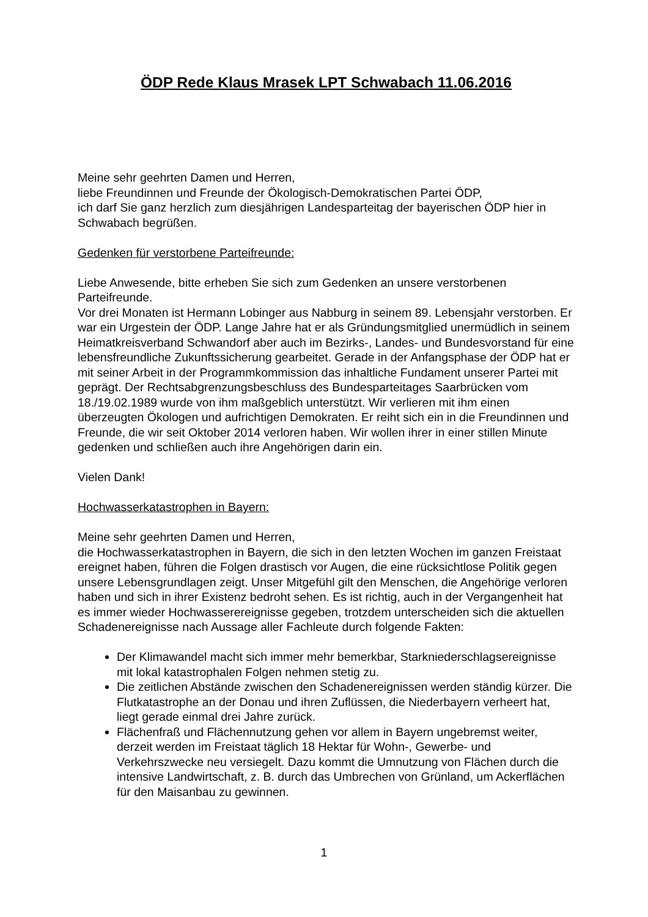ÖDP Rede Klaus Mrasek LPT Schwabach 11.06.2016
Meine sehr geehrten Damen und Herren,
liebe Freundinnen und Freunde der Ökologisch-Demokratischen Partei ÖDP,
ich darf Sie ganz herzlich zum diesjährigen Landesparteitag der bayerischen ÖDP hier in Schwabach begrüßen.
Gedenken für verstorbene Parteifreunde:
Liebe Anwesende, bitte erheben Sie sich zum Gedenken an unsere verstorbenen Parteifreunde.
Vor drei Monaten ist Hermann Lobinger aus Nabburg in seinem 89. Lebensjahr verstorben. Er war ein Urgestein der ÖDP. Lange Jahre hat er als Gründungsmitglied unermüdlich in seinem Heimatkreisverband Schwandorf aber auch im Bezirks-, Landes- und Bundesvorstand für eine lebensfreundliche Zukunftssicherung gearbeitet. Gerade in der Anfangsphase der ÖDP hat er mit seiner Arbeit in der Programmkommission das inhaltliche Fundament unserer Partei mit geprägt. Der Rechtsabgrenzungsbeschluss des Bundesparteitages Saarbrücken vom 18./19.02.1989 wurde von ihm maßgeblich unterstützt. Wir verlieren mit ihm einen überzeugten Ökologen und aufrichtigen Demokraten. Er reiht sich ein in die Freundinnen und Freunde, die wir seit Oktober 2014 verloren haben. Wir wollen ihrer in einer stillen Minute gedenken und schließen auch ihre Angehörigen darin ein.
Vielen Dank!
Hochwasserkatastrophen in Bayern:
Meine sehr geehrten Damen und Herren,
die Hochwasserkatastrophen in Bayern, die sich in den letzten Wochen im ganzen Freistaat ereignet haben, führen die Folgen drastisch vor Augen, die eine rücksichtlose Politik gegen unsere Lebensgrundlagen zeigt. Unser Mitgefühl gilt den Menschen, die Angehörige verloren haben und sich in ihrer Existenz bedroht sehen. Es ist richtig, auch in der Vergangenheit hat es immer wieder Hochwasserereignisse gegeben, trotzdem unterscheiden sich die aktuellen Schadenereignisse nach Aussage aller Fachleute durch folgende Fakten:
Der Klimawandel macht sich immer mehr bemerkbar, Starkniederschlagsereignisse mit lokal katastrophalen Folgen nehmen stetig zu.
Die zeitlichen Abstände zwischen den Schadenereignissen werden ständig kürzer. Die Flutkatastrophe an der Donau und ihren Zuflüssen, die Niederbayern verheert hat, liegt gerade einmal drei Jahre zurück.
Flächenfraß und Flächennutzung gehen vor allem in Bayern ungebremst weiter, derzeit werden im Freistaat täglich 18 Hektar für Wohn-, Gewerbe- und Verkehrszwecke neu versiegelt. Dazu kommt die Umnutzung von Flächen durch die intensive Landwirtschaft, z. B. durch das Umbrechen von Grünland, um Ackerflächen für den Maisanbau zu gewinnen.
1